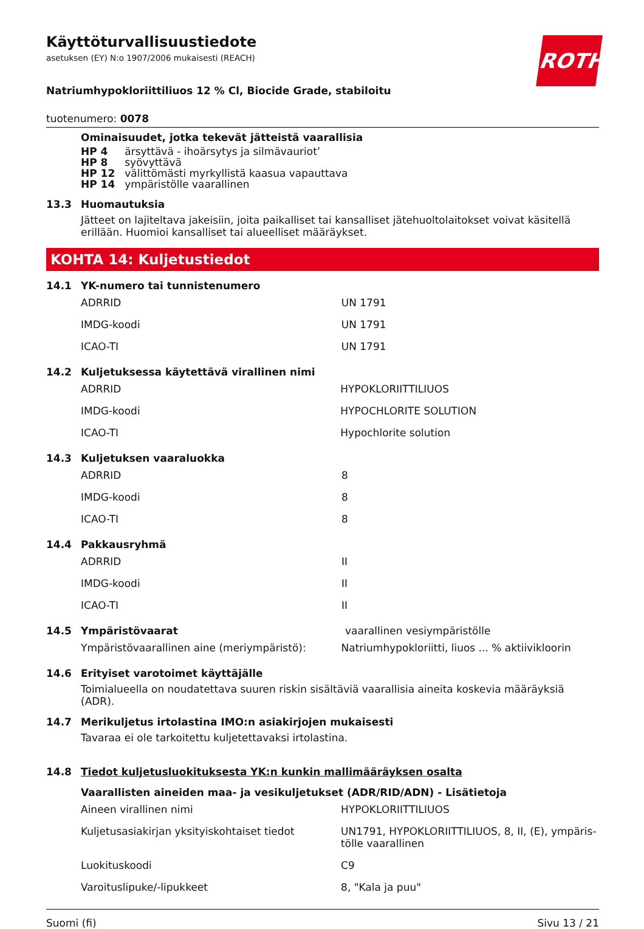Käyttöturvallisuustiedote
asetuksen (EY) N:o 1907/2006 mukaisesti (REACH)
ROTH
Natriumhypokloriittiliuos 12 % Cl, Biocide Grade, stabiloitu
tuotenumero: 0078
Ominaisuudet, jotka tekevät jätteistä vaarallisia
| HP 4 | ärsyttävä - ihoärsytys ja silmävauriot’ |
| HP 8 | syövyttävä |
| HP 12 | välittömästi myrkyllistä kaasua vapauttava |
| HP 14 | ympäristölle vaarallinen |
13.3 Huomautuksia
Jätteet on lajiteltava jakeisiin, joita paikalliset tai kansalliset jätehuoltolaitokset voivat käsitellä erillään. Huomioi kansalliset tai alueelliset määräykset.
KOHTA 14: Kuljetustiedot
14.1 YK-numero tai tunnistenumero
| ADRRID | UN 1791 |
| IMDG-koodi | UN 1791 |
| ICAO-TI | UN 1791 |
14.2 Kuljetuksessa käytettävä virallinen nimi
| ADRRID | HYPOKLORIITTILIUOS |
| IMDG-koodi | HYPOCHLORITE SOLUTION |
| ICAO-TI | Hypochlorite solution |
14.3 Kuljetuksen vaaraluokka
| ADRRID | 8 |
| IMDG-koodi | 8 |
| ICAO-TI | 8 |
14.4 Pakkausryhmä
| ADRRID | II |
| IMDG-koodi | II |
| ICAO-TI | II |
14.5 Ympäristövaarat vaarallinen vesiympäristölle
| Ympäristövaarallinen aine (meriympäristö): | Natriumhypokloriitti, liuos ... % aktiivikloorin |
14.6 Erityiset varotoimet käyttäjälle
Toimialueella on noudatettava suuren riskin sisältäviä vaarallisia aineita koskevia määräyksiä (ADR).
14.7 Merikuljetus irtolastina IMO:n asiakirjojen mukaisesti
Tavaraa ei ole tarkoitettu kuljetettavaksi irtolastina.
14.8 Tiedot kuljetusluokituksesta YK:n kunkin mallimääräyksen osalta
Vaarallisten aineiden maa- ja vesikuljetukset (ADR/RID/ADN) - Lisätietoja
| Aineen virallinen nimi | HYPOKLORIITTILIUOS |
| Kuljetusasiakirjan yksityiskohtaiset tiedot | UN1791, HYPOKLORIITTILIUOS, 8, II, (E), ympäris-tölle vaarallinen |
| Luokituskoodi | C9 |
| Varoituslipuke/-lipukkeet | 8, "Kala ja puu" |
Suomi (fi) Sivu 13 / 21